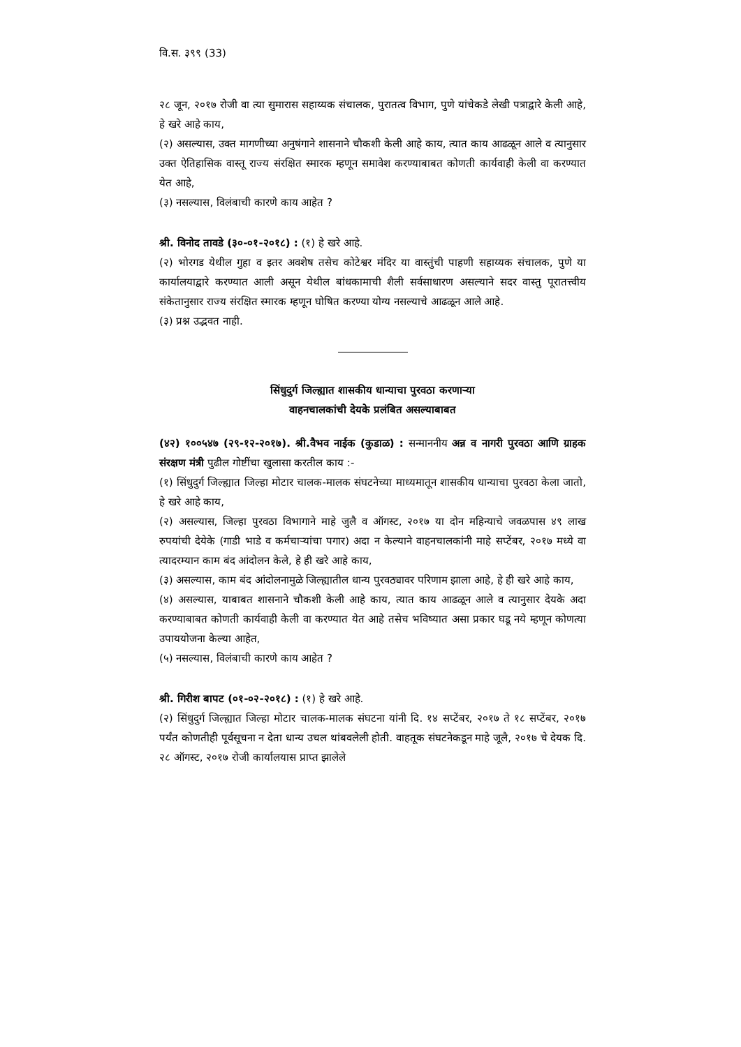वि.स. ३९९ (33)
२८ जून, २०१७ रोजी वा त्या सुमारास सहाय्यक संचालक, पुरातत्व विभाग, पुणे यांचेकडे लेखी पत्राद्वारे केली आहे, हे खरे आहे काय,
(२) असल्यास, उक्त मागणीच्या अनुषंगाने शासनाने चौकशी केली आहे काय, त्यात काय आढळून आले व त्यानुसार उक्त ऐतिहासिक वास्तू राज्य संरक्षित स्मारक म्हणून समावेश करण्याबाबत कोणती कार्यवाही केली वा करण्यात येत आहे,
(३) नसल्यास, विलंबाची कारणे काय आहेत ?
श्री. विनोद तावडे (३०-०१-२०१८) : (१) हे खरे आहे.
(२) भोरगड येथील गुहा व इतर अवशेष तसेच कोटेश्वर मंदिर या वास्तुंची पाहणी सहाय्यक संचालक, पुणे या कार्यालयाद्वारे करण्यात आली असून येथील बांधकामाची शैली सर्वसाधारण असल्याने सदर वास्तु पूरातत्त्वीय संकेतानुसार राज्य संरक्षित स्मारक म्हणून घोषित करण्या योग्य नसल्याचे आढळून आले आहे.
(३) प्रश्न उद्भवत नाही.
सिंधुदुर्ग जिल्ह्यात शासकीय धान्याचा पुरवठा करणाऱ्या
वाहनचालकांची देयके प्रलंबित असल्याबाबत
(४२) १००५४७ (२९-१२-२०१७). श्री.वैभव नाईक (कुडाळ) : सन्माननीय अन्न व नागरी पुरवठा आणि ग्राहक संरक्षण मंत्री पुढील गोष्टींचा खुलासा करतील काय :-
(१) सिंधुदुर्ग जिल्ह्यात जिल्हा मोटार चालक-मालक संघटनेच्या माध्यमातून शासकीय धान्याचा पुरवठा केला जातो, हे खरे आहे काय,
(२) असल्यास, जिल्हा पुरवठा विभागाने माहे जुलै व ऑगस्ट, २०१७ या दोन महिन्याचे जवळपास ४९ लाख रुपयांची देयेके (गाडी भाडे व कर्मचाऱ्यांचा पगार) अदा न केल्याने वाहनचालकांनी माहे सप्टेंबर, २०१७ मध्ये वा त्यादरम्यान काम बंद आंदोलन केले, हे ही खरे आहे काय,
(३) असल्यास, काम बंद आंदोलनामुळे जिल्ह्यातील धान्य पुरवठ्यावर परिणाम झाला आहे, हे ही खरे आहे काय,
(४) असल्यास, याबाबत शासनाने चौकशी केली आहे काय, त्यात काय आढळून आले व त्यानुसार देयके अदा करण्याबाबत कोणती कार्यवाही केली वा करण्यात येत आहे तसेच भविष्यात असा प्रकार घडू नये म्हणून कोणत्या उपाययोजना केल्या आहेत,
(५) नसल्यास, विलंबाची कारणे काय आहेत ?
श्री. गिरीश बापट (०१-०२-२०१८) : (१) हे खरे आहे.
(२) सिंधुदुर्ग जिल्ह्यात जिल्हा मोटार चालक-मालक संघटना यांनी दि. १४ सप्टेंबर, २०१७ ते १८ सप्टेंबर, २०१७ पर्यंत कोणतीही पूर्वसूचना न देता धान्य उचल थांबवलेली होती. वाहतूक संघटनेकडून माहे जूलै, २०१७ चे देयक दि. २८ ऑगस्ट, २०१७ रोजी कार्यालयास प्राप्त झालेले